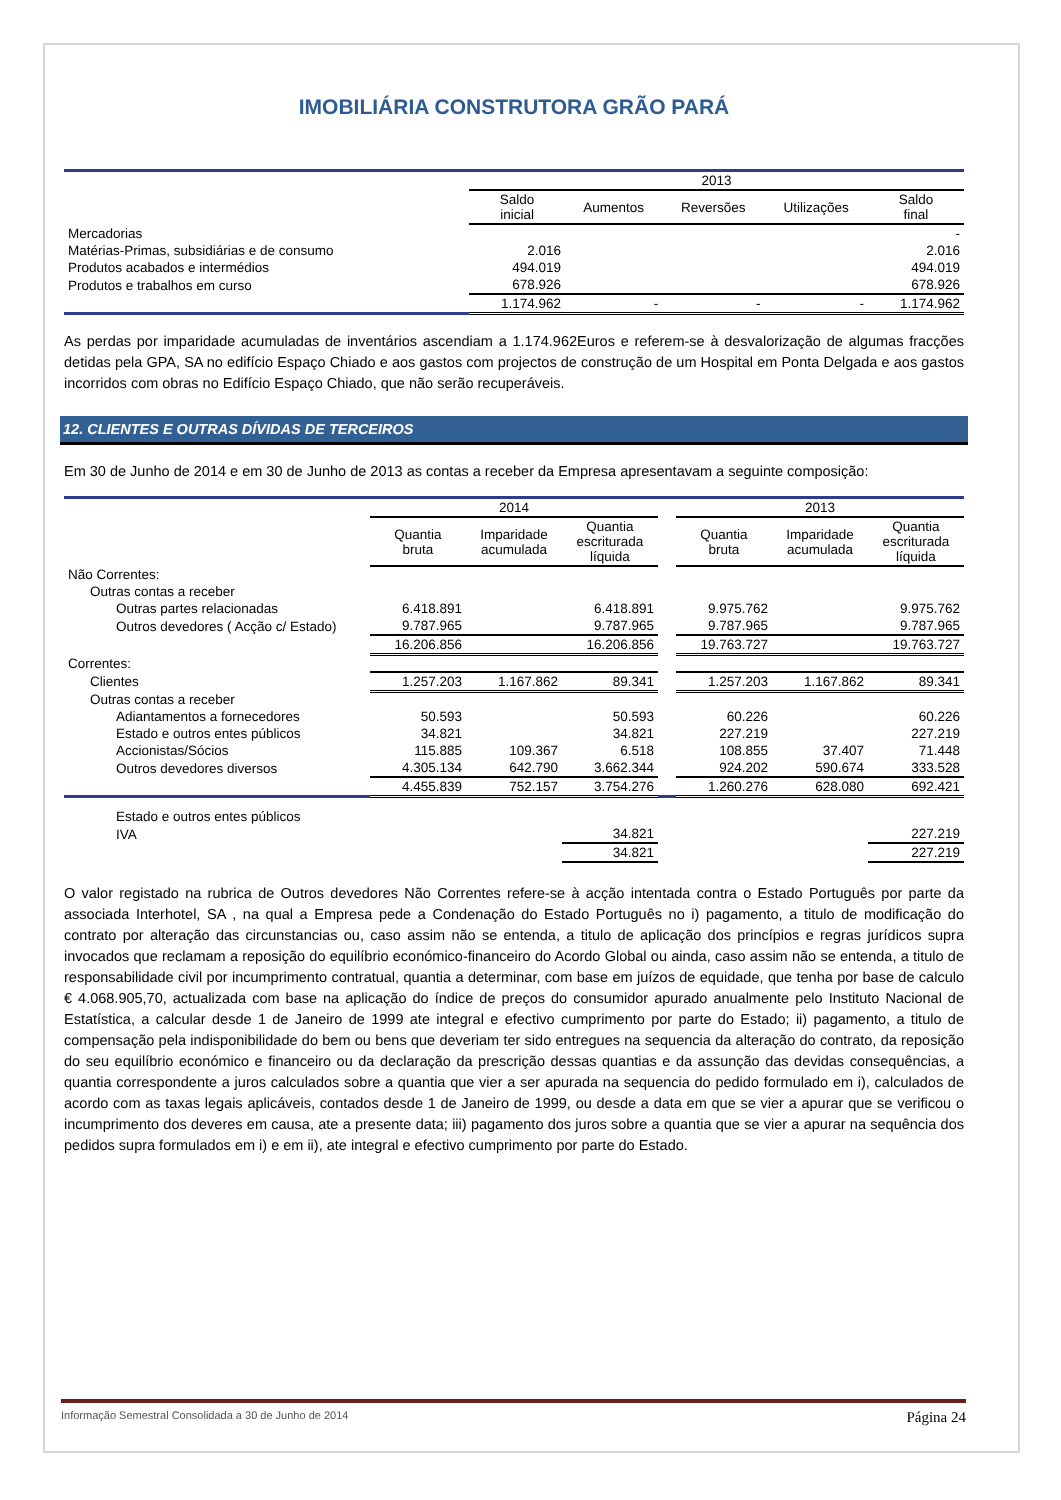IMOBILIÁRIA CONSTRUTORA GRÃO PARÁ
| | 2013 | | | | |
| | Saldo inicial | Aumentos | Reversões | Utilizações | Saldo final |
| Mercadorias | | | | | - |
| Matérias-Primas, subsidiárias e de consumo | 2.016 | | | | 2.016 |
| Produtos acabados e intermédios | 494.019 | | | | 494.019 |
| Produtos e trabalhos em curso | 678.926 | | | | 678.926 |
| | 1.174.962 | - | - | - | 1.174.962 |
As perdas por imparidade acumuladas de inventários ascendiam a 1.174.962Euros e referem-se à desvalorização de algumas fracções detidas pela GPA, SA no edifício Espaço Chiado e aos gastos com projectos de construção de um Hospital em Ponta Delgada e aos gastos incorridos com obras no Edifício Espaço Chiado, que não serão recuperáveis.
12. CLIENTES E OUTRAS DÍVIDAS DE TERCEIROS
Em 30 de Junho de 2014 e em 30 de Junho de 2013 as contas a receber da Empresa apresentavam a seguinte composição:
| | 2014 | | | | 2013 | | |
| | Quantia bruta | Imparidade acumulada | Quantia escriturada líquida | | Quantia bruta | Imparidade acumulada | Quantia escriturada líquida |
| Não Correntes: | | | | | | | |
| Outras contas a receber | | | | | | | |
| Outras partes relacionadas | 6.418.891 | | 6.418.891 | | 9.975.762 | | 9.975.762 |
| Outros devedores ( Acção c/ Estado) | 9.787.965 | | 9.787.965 | | 9.787.965 | | 9.787.965 |
| | 16.206.856 | | 16.206.856 | | 19.763.727 | | 19.763.727 |
| Correntes: | | | | | | | |
| Clientes | 1.257.203 | 1.167.862 | 89.341 | | 1.257.203 | 1.167.862 | 89.341 |
| Outras contas a receber | | | | | | | |
| Adiantamentos a fornecedores | 50.593 | | 50.593 | | 60.226 | | 60.226 |
| Estado e outros entes públicos | 34.821 | | 34.821 | | 227.219 | | 227.219 |
| Accionistas/Sócios | 115.885 | 109.367 | 6.518 | | 108.855 | 37.407 | 71.448 |
| Outros devedores diversos | 4.305.134 | 642.790 | 3.662.344 | | 924.202 | 590.674 | 333.528 |
| | 4.455.839 | 752.157 | 3.754.276 | | 1.260.276 | 628.080 | 692.421 |
| Estado e outros entes públicos | | | | | | | |
| IVA | | | 34.821 | | | | 227.219 |
| | | | 34.821 | | | | 227.219 |
O valor registado na rubrica de Outros devedores Não Correntes refere-se à acção intentada contra o Estado Português por parte da associada Interhotel, SA , na qual a Empresa pede a Condenação do Estado Português no i) pagamento, a titulo de modificação do contrato por alteração das circunstancias ou, caso assim não se entenda, a titulo de aplicação dos princípios e regras jurídicos supra invocados que reclamam a reposição do equilíbrio económico-financeiro do Acordo Global ou ainda, caso assim não se entenda, a titulo de responsabilidade civil por incumprimento contratual, quantia a determinar, com base em juízos de equidade, que tenha por base de calculo € 4.068.905,70, actualizada com base na aplicação do índice de preços do consumidor apurado anualmente pelo Instituto Nacional de Estatística, a calcular desde 1 de Janeiro de 1999 ate integral e efectivo cumprimento por parte do Estado; ii) pagamento, a titulo de compensação pela indisponibilidade do bem ou bens que deveriam ter sido entregues na sequencia da alteração do contrato, da reposição do seu equilíbrio económico e financeiro ou da declaração da prescrição dessas quantias e da assunção das devidas consequências, a quantia correspondente a juros calculados sobre a quantia que vier a ser apurada na sequencia do pedido formulado em i), calculados de acordo com as taxas legais aplicáveis, contados desde 1 de Janeiro de 1999, ou desde a data em que se vier a apurar que se verificou o incumprimento dos deveres em causa, ate a presente data; iii) pagamento dos juros sobre a quantia que se vier a apurar na sequência dos pedidos supra formulados em i) e em ii), ate integral e efectivo cumprimento por parte do Estado.
Informação Semestral Consolidada a 30 de Junho de 2014 Página 24